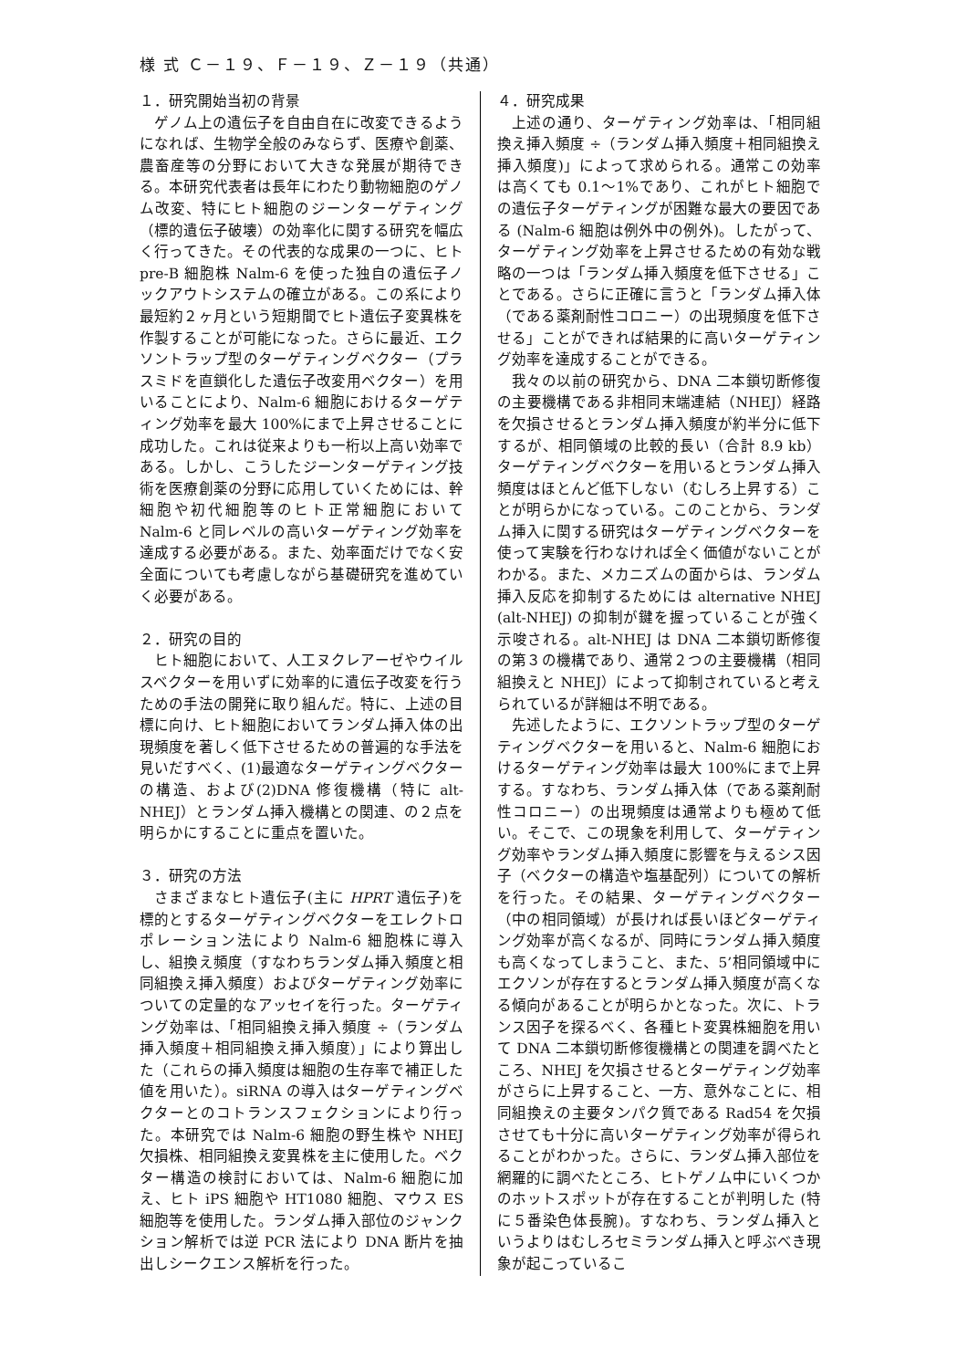様 式 Ｃ－１９、Ｆ－１９、Ｚ－１９（共通）
１．研究開始当初の背景
ゲノム上の遺伝子を自由自在に改変できるようになれば、生物学全般のみならず、医療や創薬、農畜産等の分野において大きな発展が期待できる。本研究代表者は長年にわたり動物細胞のゲノム改変、特にヒト細胞のジーンターゲティング（標的遺伝子破壊）の効率化に関する研究を幅広く行ってきた。その代表的な成果の一つに、ヒト pre-B 細胞株 Nalm-6 を使った独自の遺伝子ノックアウトシステムの確立がある。この系により最短約２ヶ月という短期間でヒト遺伝子変異株を作製することが可能になった。さらに最近、エクソントラップ型のターゲティングベクター（プラスミドを直鎖化した遺伝子改変用ベクター）を用いることにより、Nalm-6 細胞におけるターゲティング効率を最大 100%にまで上昇させることに成功した。これは従来よりも一桁以上高い効率である。しかし、こうしたジーンターゲティング技術を医療創薬の分野に応用していくためには、幹細胞や初代細胞等のヒト正常細胞において Nalm-6 と同レベルの高いターゲティング効率を達成する必要がある。また、効率面だけでなく安全面についても考慮しながら基礎研究を進めていく必要がある。
２．研究の目的
ヒト細胞において、人工ヌクレアーゼやウイルスベクターを用いずに効率的に遺伝子改変を行うための手法の開発に取り組んだ。特に、上述の目標に向け、ヒト細胞においてランダム挿入体の出現頻度を著しく低下させるための普遍的な手法を見いだすべく、(1)最適なターゲティングベクターの構造、および(2)DNA 修復機構（特に alt-NHEJ）とランダム挿入機構との関連、の２点を明らかにすることに重点を置いた。
３．研究の方法
さまざまなヒト遺伝子(主に HPRT 遺伝子)を標的とするターゲティングベクターをエレクトロポレーション法により Nalm-6 細胞株に導入し、組換え頻度（すなわちランダム挿入頻度と相同組換え挿入頻度）およびターゲティング効率についての定量的なアッセイを行った。ターゲティング効率は、「相同組換え挿入頻度 ÷（ランダム挿入頻度＋相同組換え挿入頻度）」により算出した（これらの挿入頻度は細胞の生存率で補正した値を用いた）。siRNA の導入はターゲティングベクターとのコトランスフェクションにより行った。本研究では Nalm-6 細胞の野生株や NHEJ 欠損株、相同組換え変異株を主に使用した。ベクター構造の検討においては、Nalm-6 細胞に加え、ヒト iPS 細胞や HT1080 細胞、マウス ES 細胞等を使用した。ランダム挿入部位のジャンクション解析では逆 PCR 法により DNA 断片を抽出しシークエンス解析を行った。
４．研究成果
上述の通り、ターゲティング効率は、「相同組換え挿入頻度 ÷（ランダム挿入頻度＋相同組換え挿入頻度)」によって求められる。通常この効率は高くても 0.1～1%であり、これがヒト細胞での遺伝子ターゲティングが困難な最大の要因である (Nalm-6 細胞は例外中の例外)。したがって、ターゲティング効率を上昇させるための有効な戦略の一つは「ランダム挿入頻度を低下させる」ことである。さらに正確に言うと「ランダム挿入体（である薬剤耐性コロニー）の出現頻度を低下させる」ことができれば結果的に高いターゲティング効率を達成することができる。
我々の以前の研究から、DNA 二本鎖切断修復の主要機構である非相同末端連結（NHEJ）経路を欠損させるとランダム挿入頻度が約半分に低下するが、相同領域の比較的長い（合計 8.9 kb）ターゲティングベクターを用いるとランダム挿入頻度はほとんど低下しない（むしろ上昇する）ことが明らかになっている。このことから、ランダム挿入に関する研究はターゲティングベクターを使って実験を行わなければ全く価値がないことがわかる。また、メカニズムの面からは、ランダム挿入反応を抑制するためには alternative NHEJ (alt-NHEJ) の抑制が鍵を握っていることが強く示唆される。alt-NHEJ は DNA 二本鎖切断修復の第３の機構であり、通常２つの主要機構（相同組換えと NHEJ）によって抑制されていると考えられているが詳細は不明である。
先述したように、エクソントラップ型のターゲティングベクターを用いると、Nalm-6 細胞におけるターゲティング効率は最大 100%にまで上昇する。すなわち、ランダム挿入体（である薬剤耐性コロニー）の出現頻度は通常よりも極めて低い。そこで、この現象を利用して、ターゲティング効率やランダム挿入頻度に影響を与えるシス因子（ベクターの構造や塩基配列）についての解析を行った。その結果、ターゲティングベクター（中の相同領域）が長ければ長いほどターゲティング効率が高くなるが、同時にランダム挿入頻度も高くなってしまうこと、また、5’相同領域中にエクソンが存在するとランダム挿入頻度が高くなる傾向があることが明らかとなった。次に、トランス因子を探るべく、各種ヒト変異株細胞を用いて DNA 二本鎖切断修復機構との関連を調べたところ、NHEJ を欠損させるとターゲティング効率がさらに上昇すること、一方、意外なことに、相同組換えの主要タンパク質である Rad54 を欠損させても十分に高いターゲティング効率が得られることがわかった。さらに、ランダム挿入部位を網羅的に調べたところ、ヒトゲノム中にいくつかのホットスポットが存在することが判明した (特に５番染色体長腕)。すなわち、ランダム挿入というよりはむしろセミランダム挿入と呼ぶべき現象が起こっているこ